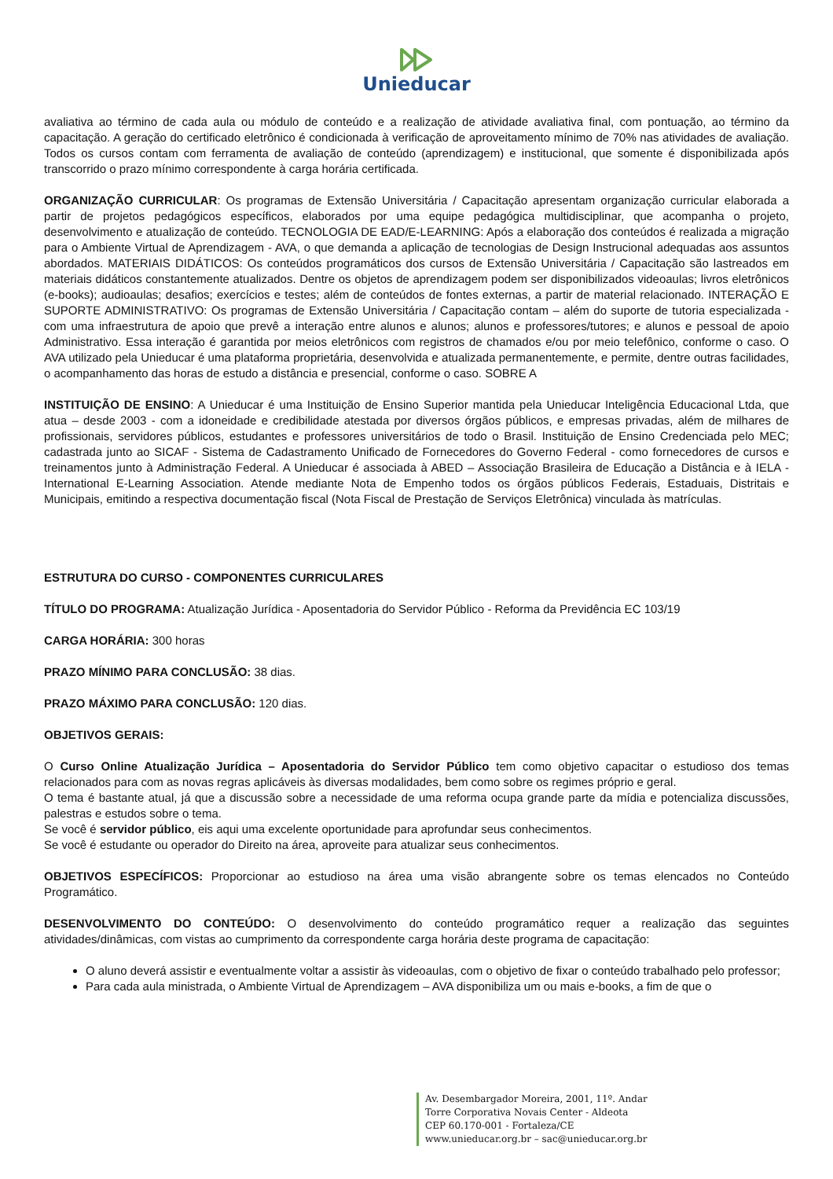Unieducar
avaliativa ao término de cada aula ou módulo de conteúdo e a realização de atividade avaliativa final, com pontuação, ao término da capacitação. A geração do certificado eletrônico é condicionada à verificação de aproveitamento mínimo de 70% nas atividades de avaliação. Todos os cursos contam com ferramenta de avaliação de conteúdo (aprendizagem) e institucional, que somente é disponibilizada após transcorrido o prazo mínimo correspondente à carga horária certificada.
ORGANIZAÇÃO CURRICULAR: Os programas de Extensão Universitária / Capacitação apresentam organização curricular elaborada a partir de projetos pedagógicos específicos, elaborados por uma equipe pedagógica multidisciplinar, que acompanha o projeto, desenvolvimento e atualização de conteúdo. TECNOLOGIA DE EAD/E-LEARNING: Após a elaboração dos conteúdos é realizada a migração para o Ambiente Virtual de Aprendizagem - AVA, o que demanda a aplicação de tecnologias de Design Instrucional adequadas aos assuntos abordados. MATERIAIS DIDÁTICOS: Os conteúdos programáticos dos cursos de Extensão Universitária / Capacitação são lastreados em materiais didáticos constantemente atualizados. Dentre os objetos de aprendizagem podem ser disponibilizados videoaulas; livros eletrônicos (e-books); audioaulas; desafios; exercícios e testes; além de conteúdos de fontes externas, a partir de material relacionado. INTERAÇÃO E SUPORTE ADMINISTRATIVO: Os programas de Extensão Universitária / Capacitação contam – além do suporte de tutoria especializada - com uma infraestrutura de apoio que prevê a interação entre alunos e alunos; alunos e professores/tutores; e alunos e pessoal de apoio Administrativo. Essa interação é garantida por meios eletrônicos com registros de chamados e/ou por meio telefônico, conforme o caso. O AVA utilizado pela Unieducar é uma plataforma proprietária, desenvolvida e atualizada permanentemente, e permite, dentre outras facilidades, o acompanhamento das horas de estudo a distância e presencial, conforme o caso. SOBRE A
INSTITUIÇÃO DE ENSINO: A Unieducar é uma Instituição de Ensino Superior mantida pela Unieducar Inteligência Educacional Ltda, que atua – desde 2003 - com a idoneidade e credibilidade atestada por diversos órgãos públicos, e empresas privadas, além de milhares de profissionais, servidores públicos, estudantes e professores universitários de todo o Brasil. Instituição de Ensino Credenciada pelo MEC; cadastrada junto ao SICAF - Sistema de Cadastramento Unificado de Fornecedores do Governo Federal - como fornecedores de cursos e treinamentos junto à Administração Federal. A Unieducar é associada à ABED – Associação Brasileira de Educação a Distância e à IELA - International E-Learning Association. Atende mediante Nota de Empenho todos os órgãos públicos Federais, Estaduais, Distritais e Municipais, emitindo a respectiva documentação fiscal (Nota Fiscal de Prestação de Serviços Eletrônica) vinculada às matrículas.
ESTRUTURA DO CURSO - COMPONENTES CURRICULARES
TÍTULO DO PROGRAMA: Atualização Jurídica - Aposentadoria do Servidor Público - Reforma da Previdência EC 103/19
CARGA HORÁRIA: 300 horas
PRAZO MÍNIMO PARA CONCLUSÃO: 38 dias.
PRAZO MÁXIMO PARA CONCLUSÃO: 120 dias.
OBJETIVOS GERAIS:
O Curso Online Atualização Jurídica – Aposentadoria do Servidor Público tem como objetivo capacitar o estudioso dos temas relacionados para com as novas regras aplicáveis às diversas modalidades, bem como sobre os regimes próprio e geral.
O tema é bastante atual, já que a discussão sobre a necessidade de uma reforma ocupa grande parte da mídia e potencializa discussões, palestras e estudos sobre o tema.
Se você é servidor público, eis aqui uma excelente oportunidade para aprofundar seus conhecimentos.
Se você é estudante ou operador do Direito na área, aproveite para atualizar seus conhecimentos.
OBJETIVOS ESPECÍFICOS: Proporcionar ao estudioso na área uma visão abrangente sobre os temas elencados no Conteúdo Programático.
DESENVOLVIMENTO DO CONTEÚDO: O desenvolvimento do conteúdo programático requer a realização das seguintes atividades/dinâmicas, com vistas ao cumprimento da correspondente carga horária deste programa de capacitação:
O aluno deverá assistir e eventualmente voltar a assistir às videoaulas, com o objetivo de fixar o conteúdo trabalhado pelo professor;
Para cada aula ministrada, o Ambiente Virtual de Aprendizagem – AVA disponibiliza um ou mais e-books, a fim de que o
Av. Desembargador Moreira, 2001, 11º. Andar
Torre Corporativa Novais Center - Aldeota
CEP 60.170-001 - Fortaleza/CE
www.unieducar.org.br – sac@unieducar.org.br